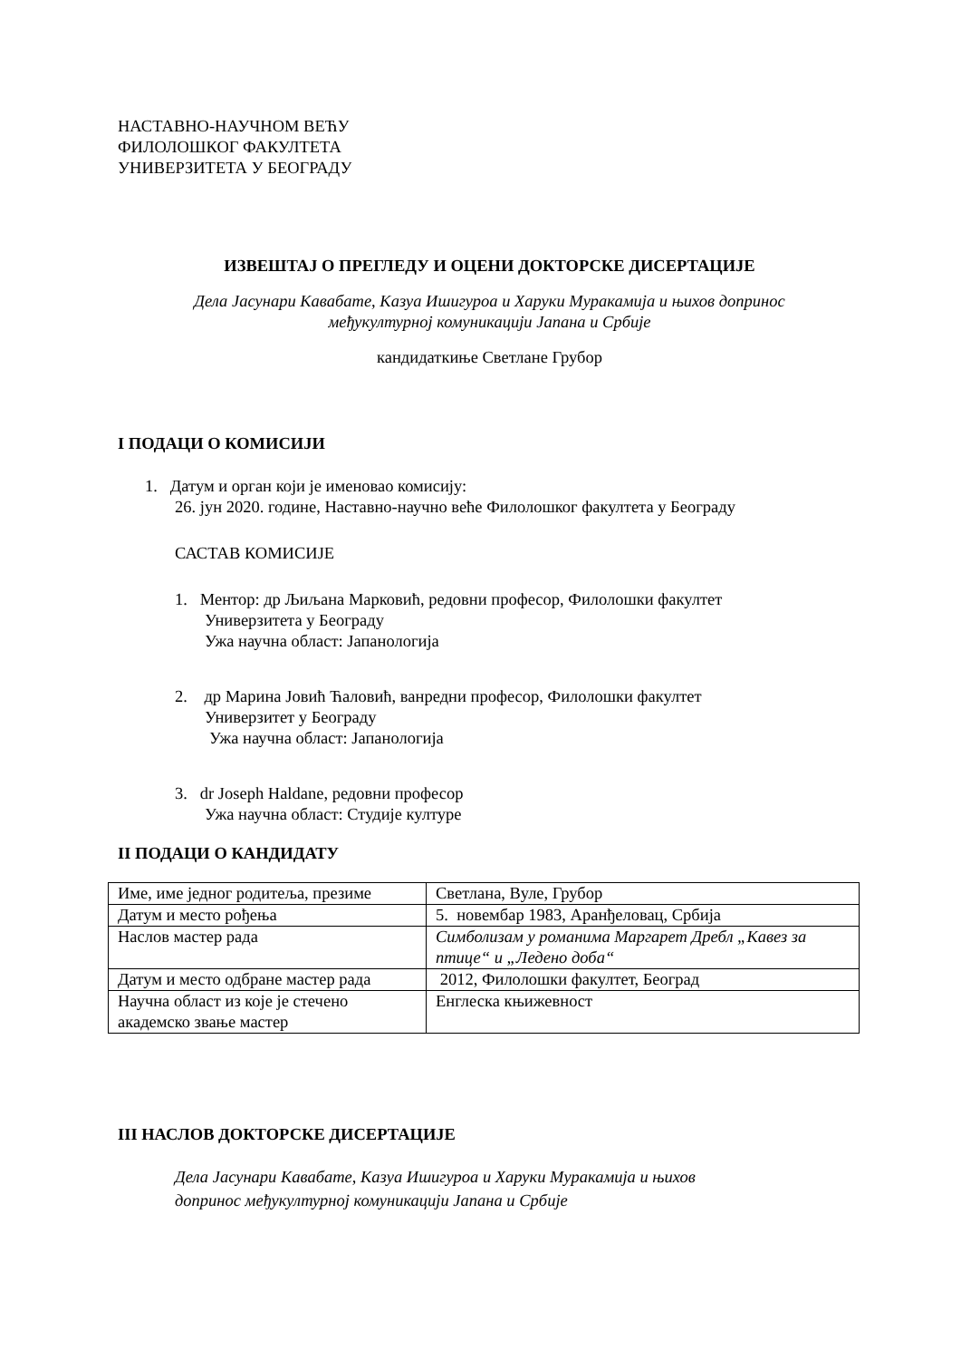НАСТАВНО-НАУЧНОМ ВЕЋУ
ФИЛОЛОШКОГ ФАКУЛТЕТА
УНИВЕРЗИТЕТА У БЕОГРАДУ
ИЗВЕШТАЈ О ПРЕГЛЕДУ И ОЦЕНИ ДОКТОРСКЕ ДИСЕРТАЦИЈЕ
Дела Јасунари Кавабате, Казуа Ишигуроа и Харуки Муракамија и њихов допринос
међукултурној комуникацији Јапана и Србије
кандидаткиње Светлане Грубор
I ПОДАЦИ О КОМИСИЈИ
1. Датум и орган који је именовао комисију:
26. јун 2020. године, Наставно-научно веће Филолошког факултета у Београду
САСТАВ КОМИСИЈЕ
1. Ментор: др Љиљана Марковић, редовни професор, Филолошки факултет
Универзитета у Београду
Ужа научна област: Јапанологија
2. др Марина Јовић Ћаловић, ванредни професор, Филолошки факултет
Универзитет у Београду
Ужа научна област: Јапанологија
3. dr Joseph Haldane, редовни професор
Ужа научна област: Студије културе
II ПОДАЦИ О КАНДИДАТУ
| Име, име једног родитеља, презиме | Светлана, Вуле, Грубор |
| Датум и место рођења | 5. новембар 1983, Аранђеловац, Србија |
| Наслов мастер рада | Симболизам у романима Маргарет Дребл „Кавез за птице“ и „Ледено доба“ |
| Датум и место одбране мастер рада | 2012, Филолошки факултет, Београд |
| Научна област из које је стечено академско звање мастер | Енглеска књижевност |
III НАСЛОВ ДОКТОРСКЕ ДИСЕРТАЦИЈЕ
Дела Јасунари Кавабате, Казуа Ишигуроа и Харуки Муракамија и њихов
допринос међукултурној комуникацији Јапана и Србије